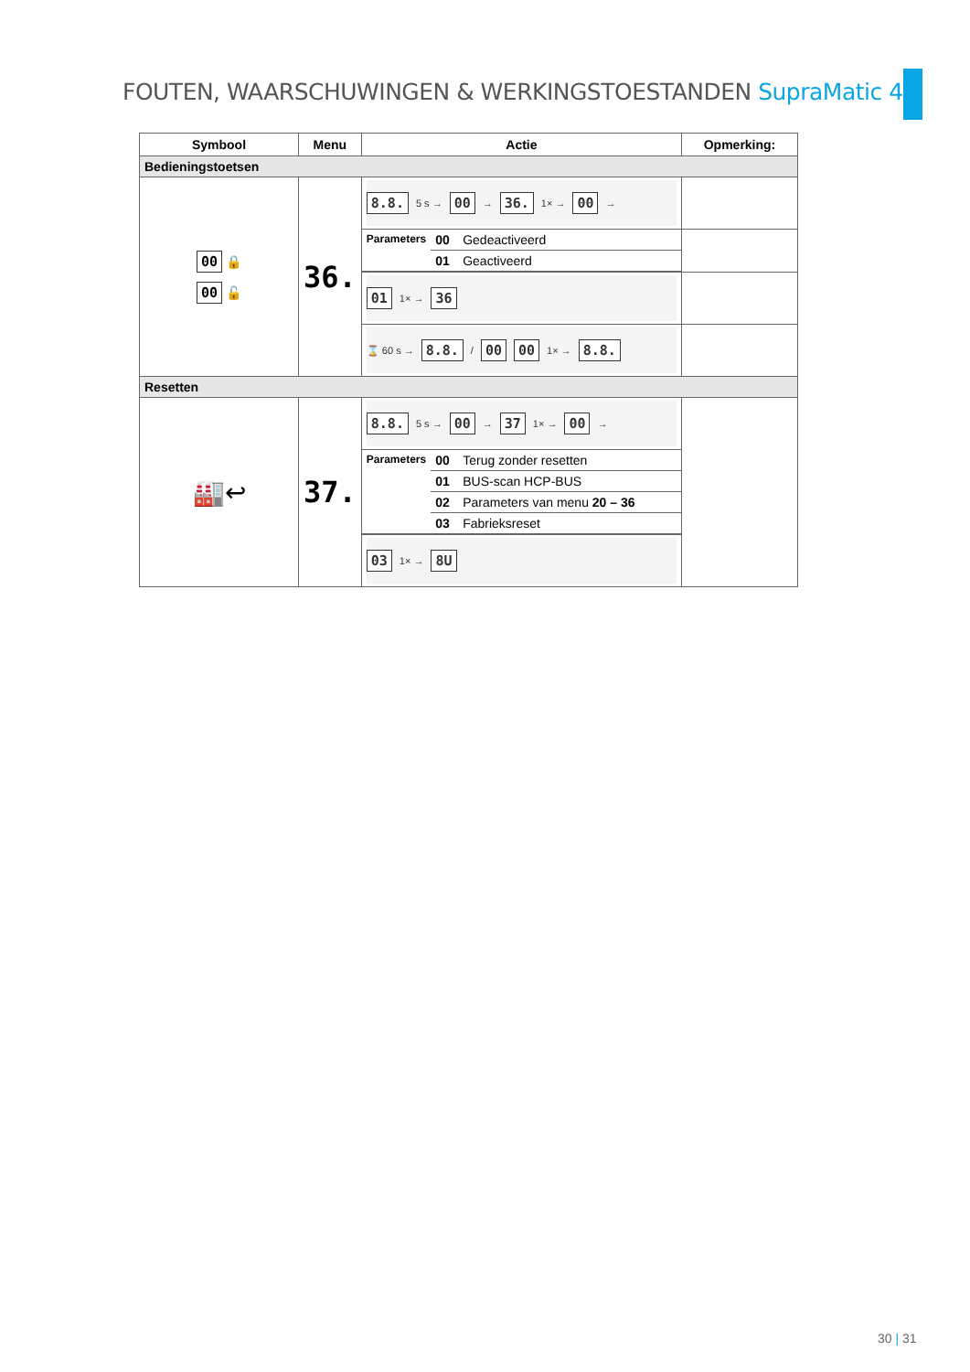FOUTEN, WAARSCHUWINGEN & WERKINGSTOESTANDEN SupraMatic 4
| Symbool | Menu | Actie | Opmerking: |
| --- | --- | --- | --- |
| Bedieningstoetsen | | | |
| 00 🔒 00 🔓 | 36. | 8.8. 5 s → 00 → 36. 1× → 00 → | |
| | | / Parameters / 00 / Gedeactiveerd / / / 01 / Geactiveerd / | |
| | | 01 1× → 36 | |
| | | ⌛ 60 s → 8.8. / 00 00 1× → 8.8. | |
| Resetten | | | |
| 🏭↩ | 37. | 8.8. 5 s → 00 → 37 1× → 00 → | |
| | | / Parameters / 00 / Terug zonder resetten / / / 01 / BUS-scan HCP-BUS / / / 02 / Parameters van menu 20 – 36 / / / 03 / Fabrieksreset / | |
| | | 03 1× → 8U | |
30 | 31